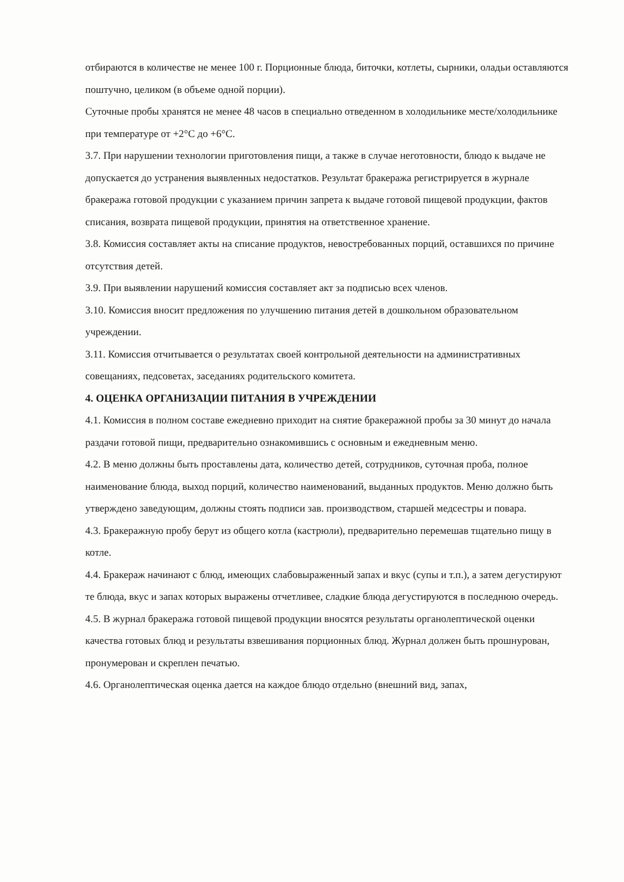отбираются в количестве не менее 100 г. Порционные блюда, биточки, котлеты, сырники, оладьи оставляются поштучно, целиком (в объеме одной порции).
Суточные пробы хранятся не менее 48 часов в специально отведенном в холодильнике месте/холодильнике при температуре от +2°С до +6°С.
3.7. При нарушении технологии приготовления пищи, а также в случае неготовности, блюдо к выдаче не допускается до устранения выявленных недостатков. Результат бракеража регистрируется в журнале бракеража готовой продукции с указанием причин запрета к выдаче готовой пищевой продукции, фактов списания, возврата пищевой продукции, принятия на ответственное хранение.
3.8. Комиссия составляет акты на списание продуктов, невостребованных порций, оставшихся по причине отсутствия детей.
3.9. При выявлении нарушений комиссия составляет акт за подписью всех членов.
3.10. Комиссия вносит предложения по улучшению питания детей в дошкольном образовательном учреждении.
3.11. Комиссия отчитывается о результатах своей контрольной деятельности на административных совещаниях, педсоветах, заседаниях родительского комитета.
4. ОЦЕНКА ОРГАНИЗАЦИИ ПИТАНИЯ В УЧРЕЖДЕНИИ
4.1. Комиссия в полном составе ежедневно приходит на снятие бракеражной пробы за 30 минут до начала раздачи готовой пищи, предварительно ознакомившись с основным и ежедневным меню.
4.2. В меню должны быть проставлены дата, количество детей, сотрудников, суточная проба, полное наименование блюда, выход порций, количество наименований, выданных продуктов. Меню должно быть утверждено заведующим, должны стоять подписи зав. производством, старшей медсестры и повара.
4.3. Бракеражную пробу берут из общего котла (кастрюли), предварительно перемешав тщательно пищу в котле.
4.4. Бракераж начинают с блюд, имеющих слабовыраженный запах и вкус (супы и т.п.), а затем дегустируют те блюда, вкус и запах которых выражены отчетливее, сладкие блюда дегустируются в последнюю очередь.
4.5. В журнал бракеража готовой пищевой продукции вносятся результаты органолептической оценки качества готовых блюд и результаты взвешивания порционных блюд. Журнал должен быть прошнурован, пронумерован и скреплен печатью.
4.6. Органолептическая оценка дается на каждое блюдо отдельно (внешний вид, запах,